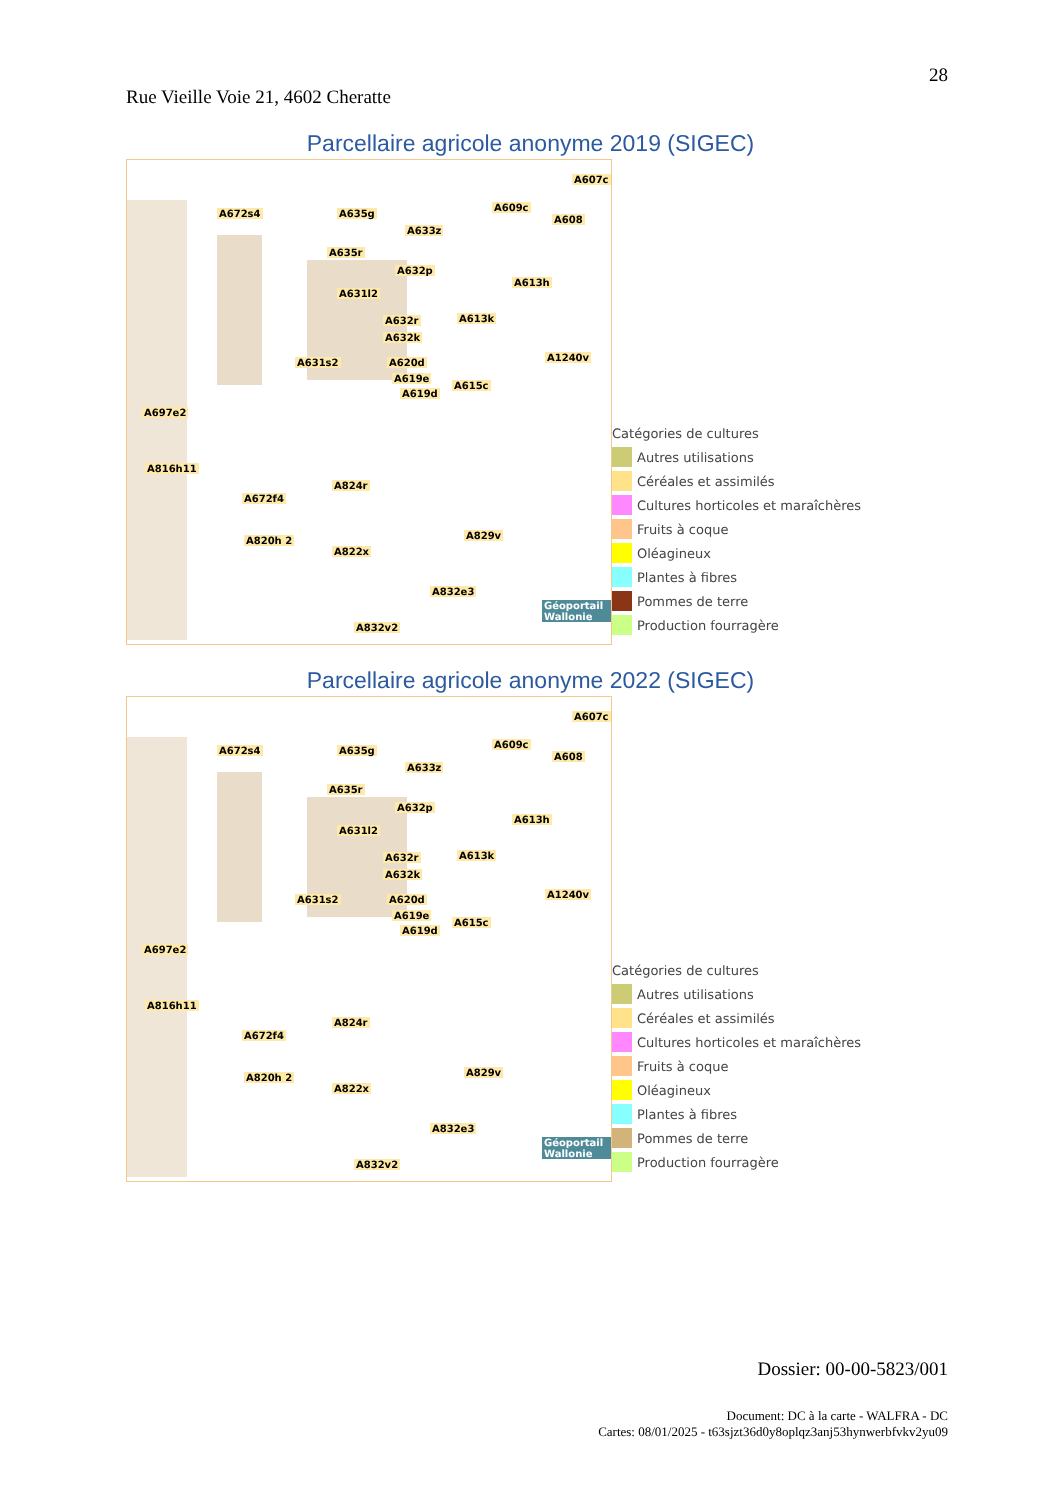28
Rue Vieille Voie 21, 4602 Cheratte
Parcellaire agricole anonyme 2019 (SIGEC)
A672s4 A635g
A633z
A607c
A609c
A608
A635r
A632p
A631l2
A613h
A632r
A632k
A613k
A631s2 A620d A1240v
A619e
A615c
A619d
A697e2
A816h11
A672f4
A824r
A820h 2 A829v
A822x
A832e3
A832v2
Géoportail Wallonie
Catégories de cultures
Autres utilisations
Céréales et assimilés
Cultures horticoles et maraîchères
Fruits à coque
Oléagineux
Plantes à fibres
Pommes de terre
Production fourragère
Parcellaire agricole anonyme 2022 (SIGEC)
A672s4 A635g
A633z
A607c
A609c
A608
A635r
A632p
A631l2
A613h
A632r
A632k
A613k
A631s2 A620d A1240v
A619e
A615c
A619d
A697e2
A816h11
A672f4
A824r
A820h 2 A829v
A822x
A832e3
A832v2
Géoportail Wallonie
Catégories de cultures
Autres utilisations
Céréales et assimilés
Cultures horticoles et maraîchères
Fruits à coque
Oléagineux
Plantes à fibres
Pommes de terre
Production fourragère
Dossier: 00-00-5823/001
Document: DC à la carte - WALFRA - DC
Cartes: 08/01/2025 - t63sjzt36d0y8oplqz3anj53hynwerbfvkv2yu09